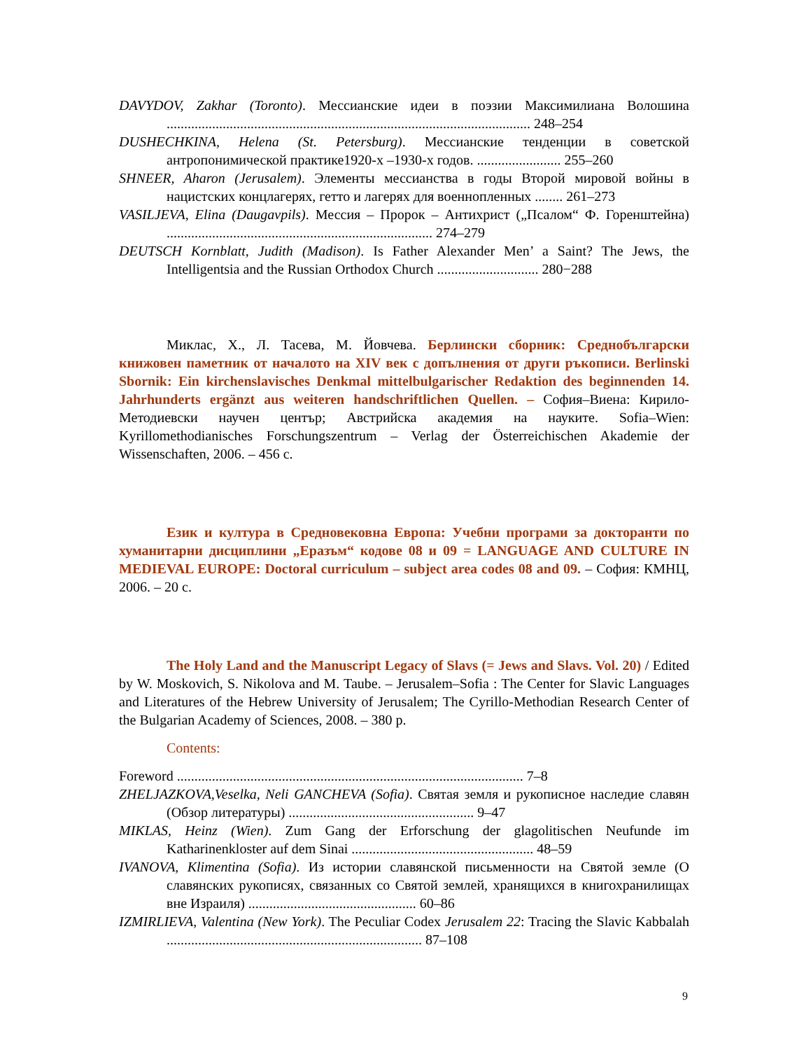DAVYDOV, Zakhar (Toronto). Мессианские идеи в поэзии Максимилиана Волошина ........................................................................................................ 248–254
DUSHECHKINA, Helena (St. Petersburg). Мессианские тенденции в советской антропонимической практике1920-х –1930-х годов. ........................ 255–260
SHNEER, Aharon (Jerusalem). Элементы мессианства в годы Второй мировой войны в нацистских концлагерях, гетто и лагерях для военнопленных ........ 261–273
VASILJEVA, Elina (Daugavpils). Мессия – Пророк – Антихрист („Псалом“ Ф. Горенштейна) ............................................................................ 274–279
DEUTSCH Kornblatt, Judith (Madison). Is Father Alexander Men’ a Saint? The Jews, the Intelligentsia and the Russian Orthodox Church ............................. 280−288
Миклас, Х., Л. Тасева, М. Йовчева. Берлински сборник: Среднобългарски книжовен паметник от началото на XIV век с допълнения от други ръкописи. Berlinski Sbornik: Ein kirchenslavisches Denkmal mittelbulgarischer Redaktion des beginnenden 14. Jahrhunderts ergänzt aus weiteren handschriftlichen Quellen. – София–Виена: Кирило-Методиевски научен център; Австрийска академия на науките. Sofia–Wien: Kyrillomethodianisches Forschungszentrum – Verlag der Österreichischen Akademie der Wissenschaften, 2006. – 456 с.
Език и култура в Средновековна Европа: Учебни програми за докторанти по хуманитарни дисциплини „Еразъм“ кодове 08 и 09 = LANGUAGE AND CULTURE IN MEDIEVAL EUROPE: Doctoral curriculum – subject area codes 08 and 09. – София: КМНЦ, 2006. – 20 с.
The Holy Land and the Manuscript Legacy of Slavs (= Jews and Slavs. Vol. 20) / Edited by W. Moskovich, S. Nikolova and M. Taube. – Jerusalem–Sofia : The Center for Slavic Languages and Literatures of the Hebrew University of Jerusalem; The Cyrillo-Methodian Research Center of the Bulgarian Academy of Sciences, 2008. – 380 p.
Contents:
Foreword ................................................................................................... 7–8
ZHELJAZKOVA,Veselka, Neli GANCHEVA (Sofia). Святая земля и рукописное наследие славян (Обзор литературы) ..................................................... 9–47
MIKLAS, Heinz (Wien). Zum Gang der Erforschung der glagolitischen Neufunde im Katharinenkloster auf dem Sinai .................................................... 48–59
IVANOVA, Klimentina (Sofia). Из истории славянской письменности на Святой земле (О славянских рукописях, связанных со Святой землей, хранящихся в книгохранилищах вне Израиля) ................................................ 60–86
IZMIRLIEVA, Valentina (New York). The Peculiar Codex Jerusalem 22: Tracing the Slavic Kabbalah ......................................................................... 87–108
9